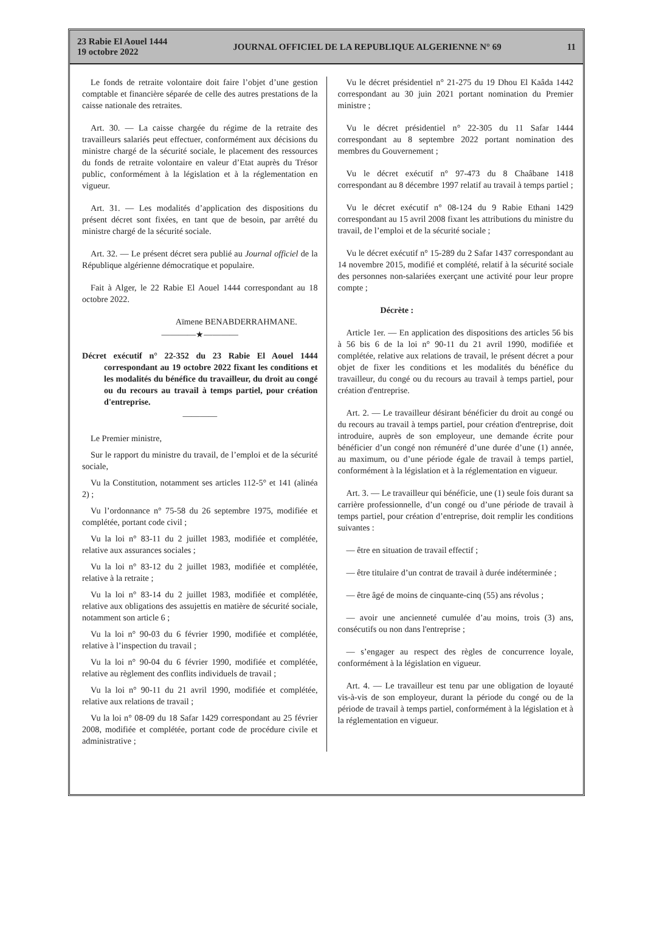23 Rabie El Aouel 1444
19 octobre 2022
JOURNAL OFFICIEL DE LA REPUBLIQUE ALGERIENNE N° 69
11
Le fonds de retraite volontaire doit faire l’objet d’une gestion comptable et financière séparée de celle des autres prestations de la caisse nationale des retraites.
Art. 30. — La caisse chargée du régime de la retraite des travailleurs salariés peut effectuer, conformément aux décisions du ministre chargé de la sécurité sociale, le placement des ressources du fonds de retraite volontaire en valeur d’Etat auprès du Trésor public, conformément à la législation et à la réglementation en vigueur.
Art. 31. — Les modalités d’application des dispositions du présent décret sont fixées, en tant que de besoin, par arrêté du ministre chargé de la sécurité sociale.
Art. 32. — Le présent décret sera publié au Journal officiel de la République algérienne démocratique et populaire.
Fait à Alger, le 22 Rabie El Aouel 1444 correspondant au 18 octobre 2022.
Aïmene BENABDERRAHMANE.
————★————
Décret exécutif n° 22-352 du 23 Rabie El Aouel 1444 correspondant au 19 octobre 2022 fixant les conditions et les modalités du bénéfice du travailleur, du droit au congé ou du recours au travail à temps partiel, pour création d'entreprise.
————
Le Premier ministre,
Sur le rapport du ministre du travail, de l’emploi et de la sécurité sociale,
Vu la Constitution, notamment ses articles 112-5° et 141 (alinéa 2) ;
Vu l’ordonnance n° 75-58 du 26 septembre 1975, modifiée et complétée, portant code civil ;
Vu la loi n° 83-11 du 2 juillet 1983, modifiée et complétée, relative aux assurances sociales ;
Vu la loi n° 83-12 du 2 juillet 1983, modifiée et complétée, relative à la retraite ;
Vu la loi n° 83-14 du 2 juillet 1983, modifiée et complétée, relative aux obligations des assujettis en matière de sécurité sociale, notamment son article 6 ;
Vu la loi n° 90-03 du 6 février 1990, modifiée et complétée, relative à l’inspection du travail ;
Vu la loi n° 90-04 du 6 février 1990, modifiée et complétée, relative au règlement des conflits individuels de travail ;
Vu la loi n° 90-11 du 21 avril 1990, modifiée et complétée, relative aux relations de travail ;
Vu la loi n° 08-09 du 18 Safar 1429 correspondant au 25 février 2008, modifiée et complétée, portant code de procédure civile et administrative ;
Vu le décret présidentiel n° 21-275 du 19 Dhou El Kaâda 1442 correspondant au 30 juin 2021 portant nomination du Premier ministre ;
Vu le décret présidentiel n° 22-305 du 11 Safar 1444 correspondant au 8 septembre 2022 portant nomination des membres du Gouvernement ;
Vu le décret exécutif n° 97-473 du 8 Chaâbane 1418 correspondant au 8 décembre 1997 relatif au travail à temps partiel ;
Vu le décret exécutif n° 08-124 du 9 Rabie Ethani 1429 correspondant au 15 avril 2008 fixant les attributions du ministre du travail, de l’emploi et de la sécurité sociale ;
Vu le décret exécutif n° 15-289 du 2 Safar 1437 correspondant au 14 novembre 2015, modifié et complété, relatif à la sécurité sociale des personnes non-salariées exerçant une activité pour leur propre compte ;
Décrète :
Article 1er. — En application des dispositions des articles 56 bis à 56 bis 6 de la loi n° 90-11 du 21 avril 1990, modifiée et complétée, relative aux relations de travail, le présent décret a pour objet de fixer les conditions et les modalités du bénéfice du travailleur, du congé ou du recours au travail à temps partiel, pour création d'entreprise.
Art. 2. — Le travailleur désirant bénéficier du droit au congé ou du recours au travail à temps partiel, pour création d'entreprise, doit introduire, auprès de son employeur, une demande écrite pour bénéficier d’un congé non rémunéré d’une durée d’une (1) année, au maximum, ou d’une période égale de travail à temps partiel, conformément à la législation et à la réglementation en vigueur.
Art. 3. — Le travailleur qui bénéficie, une (1) seule fois durant sa carrière professionnelle, d’un congé ou d’une période de travail à temps partiel, pour création d’entreprise, doit remplir les conditions suivantes :
— être en situation de travail effectif ;
— être titulaire d’un contrat de travail à durée indéterminée ;
— être âgé de moins de cinquante-cinq (55) ans révolus ;
— avoir une ancienneté cumulée d’au moins, trois (3) ans, consécutifs ou non dans l'entreprise ;
— s’engager au respect des règles de concurrence loyale, conformément à la législation en vigueur.
Art. 4. — Le travailleur est tenu par une obligation de loyauté vis-à-vis de son employeur, durant la période du congé ou de la période de travail à temps partiel, conformément à la législation et à la réglementation en vigueur.